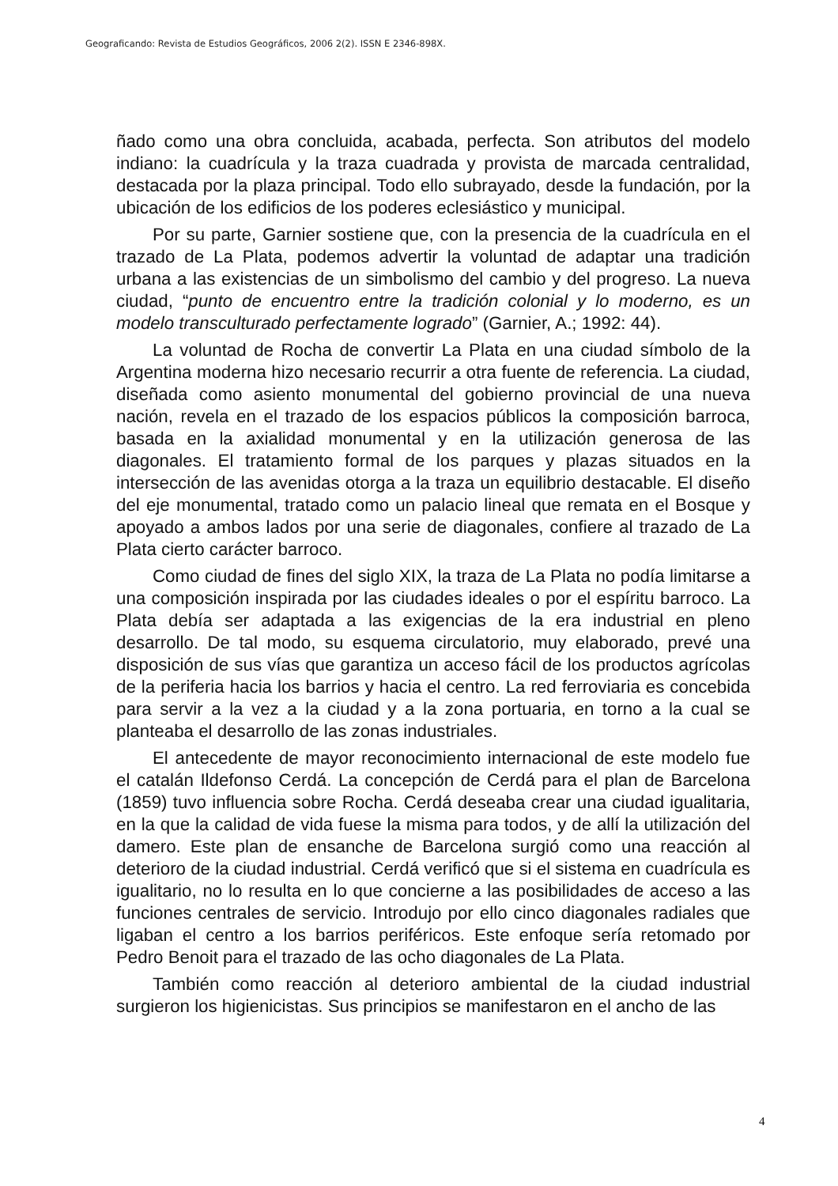Geograficando: Revista de Estudios Geográficos, 2006 2(2). ISSN E 2346-898X.
ñado como una obra concluida, acabada, perfecta. Son atributos del modelo indiano: la cuadrícula y la traza cuadrada y provista de marcada centralidad, destacada por la plaza principal. Todo ello subrayado, desde la fundación, por la ubicación de los edificios de los poderes eclesiástico y municipal.
Por su parte, Garnier sostiene que, con la presencia de la cuadrícula en el trazado de La Plata, podemos advertir la voluntad de adaptar una tradición urbana a las existencias de un simbolismo del cambio y del progreso. La nueva ciudad, “punto de encuentro entre la tradición colonial y lo moderno, es un modelo transculturado perfectamente logrado” (Garnier, A.; 1992: 44).
La voluntad de Rocha de convertir La Plata en una ciudad símbolo de la Argentina moderna hizo necesario recurrir a otra fuente de referencia. La ciudad, diseñada como asiento monumental del gobierno provincial de una nueva nación, revela en el trazado de los espacios públicos la composición barroca, basada en la axialidad monumental y en la utilización generosa de las diagonales. El tratamiento formal de los parques y plazas situados en la intersección de las avenidas otorga a la traza un equilibrio destacable. El diseño del eje monumental, tratado como un palacio lineal que remata en el Bosque y apoyado a ambos lados por una serie de diagonales, confiere al trazado de La Plata cierto carácter barroco.
Como ciudad de fines del siglo XIX, la traza de La Plata no podía limitarse a una composición inspirada por las ciudades ideales o por el espíritu barroco. La Plata debía ser adaptada a las exigencias de la era industrial en pleno desarrollo. De tal modo, su esquema circulatorio, muy elaborado, prevé una disposición de sus vías que garantiza un acceso fácil de los productos agrícolas de la periferia hacia los barrios y hacia el centro. La red ferroviaria es concebida para servir a la vez a la ciudad y a la zona portuaria, en torno a la cual se planteaba el desarrollo de las zonas industriales.
El antecedente de mayor reconocimiento internacional de este modelo fue el catalán Ildefonso Cerdá. La concepción de Cerdá para el plan de Barcelona (1859) tuvo influencia sobre Rocha. Cerdá deseaba crear una ciudad igualitaria, en la que la calidad de vida fuese la misma para todos, y de allí la utilización del damero. Este plan de ensanche de Barcelona surgió como una reacción al deterioro de la ciudad industrial. Cerdá verificó que si el sistema en cuadrícula es igualitario, no lo resulta en lo que concierne a las posibilidades de acceso a las funciones centrales de servicio. Introdujo por ello cinco diagonales radiales que ligaban el centro a los barrios periféricos. Este enfoque sería retomado por Pedro Benoit para el trazado de las ocho diagonales de La Plata.
También como reacción al deterioro ambiental de la ciudad industrial surgieron los higienicistas. Sus principios se manifestaron en el ancho de las
4